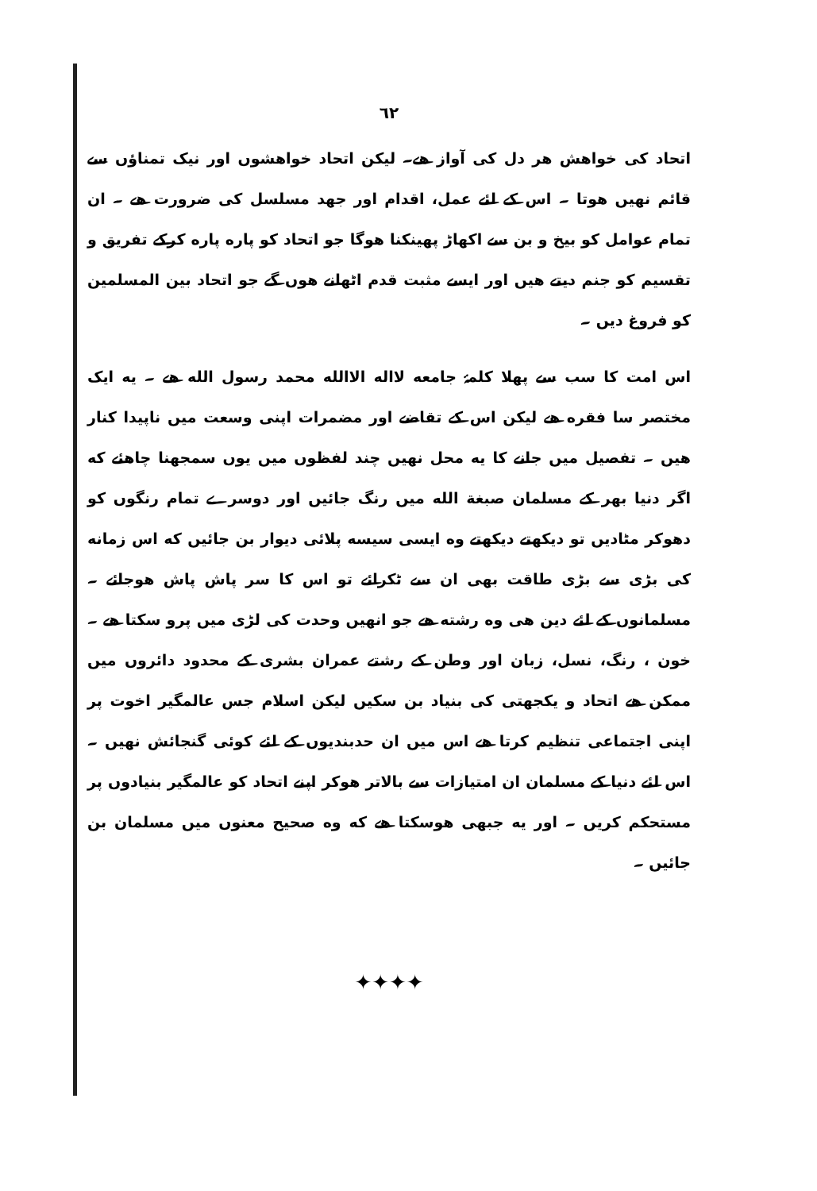٦٢
اتحاد کی خواهش هر دل کی آواز هے۔ لیکن اتحاد خواهشوں اور نیک تمناؤں سے قائم نهیں هوتا ۔ اس کے لئے عمل، اقدام اور جهد مسلسل کی ضرورت هے ۔ ان تمام عوامل کو بیخ و بن سے اکھاڑ پھینکنا هوگا جو اتحاد کو پاره پاره کرکے تفریق و تقسیم کو جنم دیتے هیں اور ایسے مثبت قدم اٹھانے هوں گے جو اتحاد بین المسلمین کو فروغ دیں ۔
اس امت کا سب سے پهلا کلمۂ جامعه لااله الاالله محمد رسول الله هے ۔ یه ایک مختصر سا فقره هے لیکن اس کے تقاضے اور مضمرات اپنی وسعت میں ناپیدا کنار هیں ۔ تفصیل میں جانے کا یه محل نهیں چند لفظوں میں یوں سمجھنا چاهئے که اگر دنیا بھر کے مسلمان صبغة الله میں رنگ جائیں اور دوسرے تمام رنگوں کو دھوکر مٹادیں تو دیکھتے دیکھتے وه ایسی سیسه پلائی دیوار بن جائیں که اس زمانه کی بڑی سے بڑی طاقت بھی ان سے ٹکرائے تو اس کا سر پاش پاش هوجائے ۔ مسلمانوں کے لئے دین هی وه رشته هے جو انهیں وحدت کی لڑی میں پرو سکتا هے ۔ خون ، رنگ، نسل، زبان اور وطن کے رشتے عمران بشری کے محدود دائروں میں ممکن هے اتحاد و یکجهتی کی بنیاد بن سکیں لیکن اسلام جس عالمگیر اخوت پر اپنی اجتماعی تنظیم کرتا هے اس میں ان حدبندیوں کے لئے کوئی گنجائش نهیں ۔ اس لئے دنیا کے مسلمان ان امتیازات سے بالاتر هوکر اپنے اتحاد کو عالمگیر بنیادوں پر مستحکم کریں ۔ اور یه جبھی هوسکتا هے که وه صحیح معنوں میں مسلمان بن جائیں ۔
✦✦✦✦